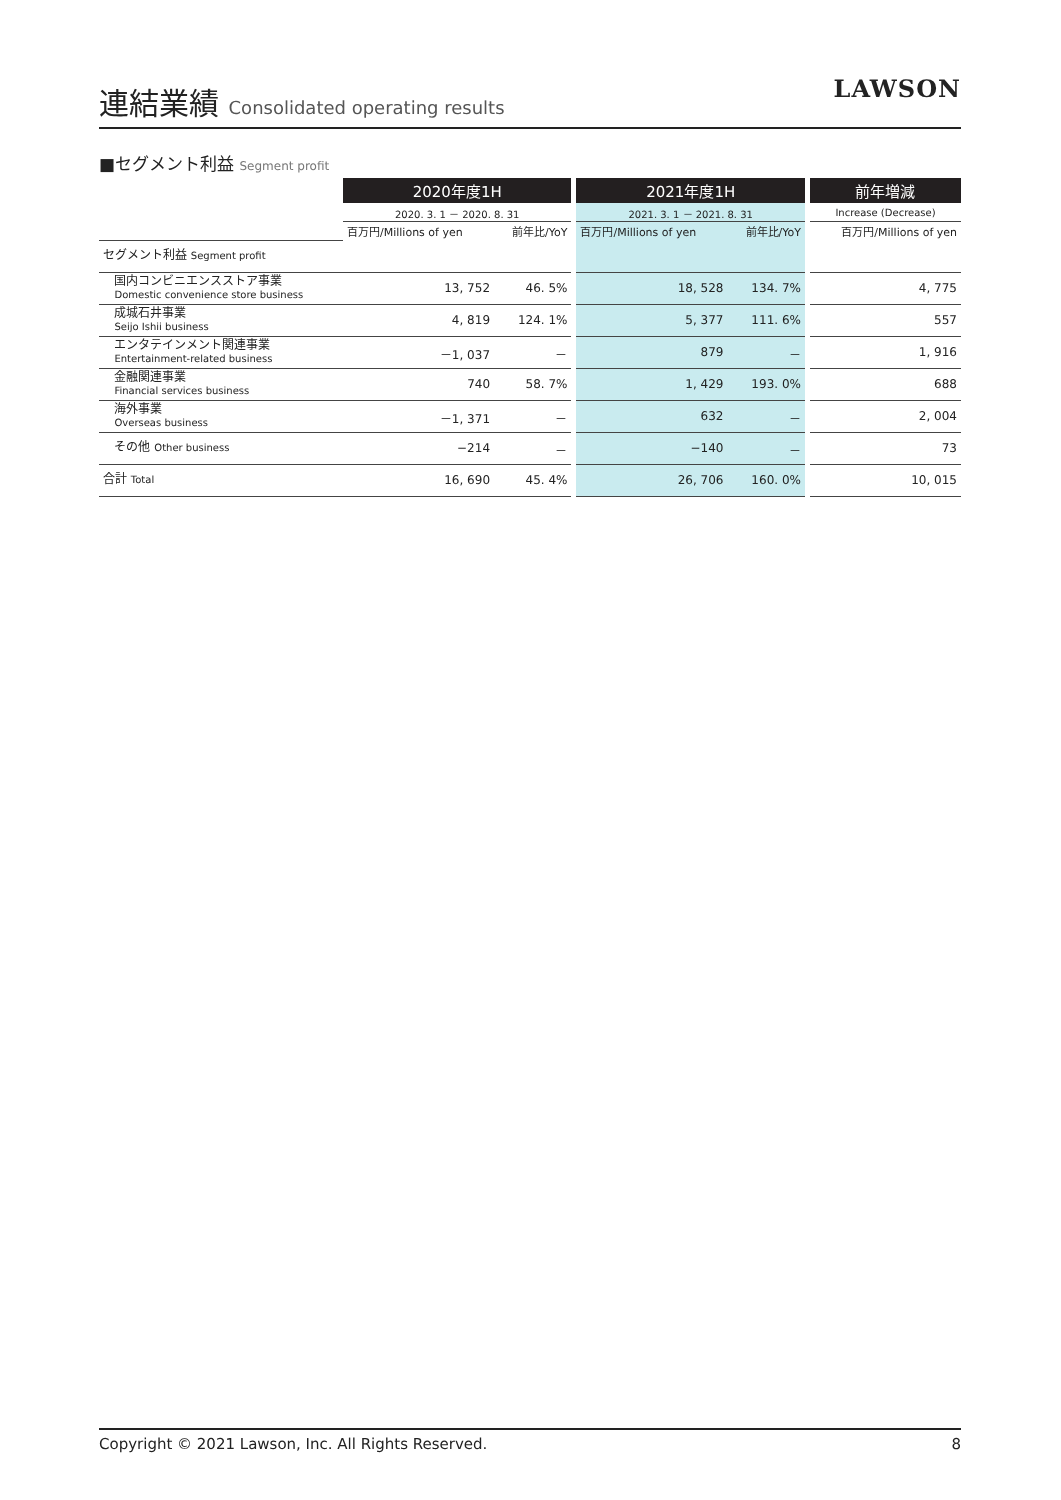連結業績 Consolidated operating results
LAWSON
■セグメント利益 Segment profit
| | 2020年度1H | | | 2021年度1H | | | 前年増減 |
| | 2020. 3. 1 － 2020. 8. 31 | | | 2021. 3. 1 － 2021. 8. 31 | | | Increase (Decrease) |
| | 百万円/Millions of yen | 前年比/YoY | | 百万円/Millions of yen | 前年比/YoY | | 百万円/Millions of yen |
| セグメント利益 Segment profit | | | | | | | |
| 国内コンビニエンスストア事業 Domestic convenience store business | 13, 752 | 46. 5% | | 18, 528 | 134. 7% | | 4, 775 |
| 成城石井事業 Seijo Ishii business | 4, 819 | 124. 1% | | 5, 377 | 111. 6% | | 557 |
| エンタテインメント関連事業 Entertainment-related business | －1, 037 | － | | 879 | － | | 1, 916 |
| 金融関連事業 Financial services business | 740 | 58. 7% | | 1, 429 | 193. 0% | | 688 |
| 海外事業 Overseas business | －1, 371 | － | | 632 | － | | 2, 004 |
| その他 Other business | −214 | － | | −140 | － | | 73 |
| 合計 Total | 16, 690 | 45. 4% | | 26, 706 | 160. 0% | | 10, 015 |
Copyright © 2021 Lawson, Inc. All Rights Reserved. 8